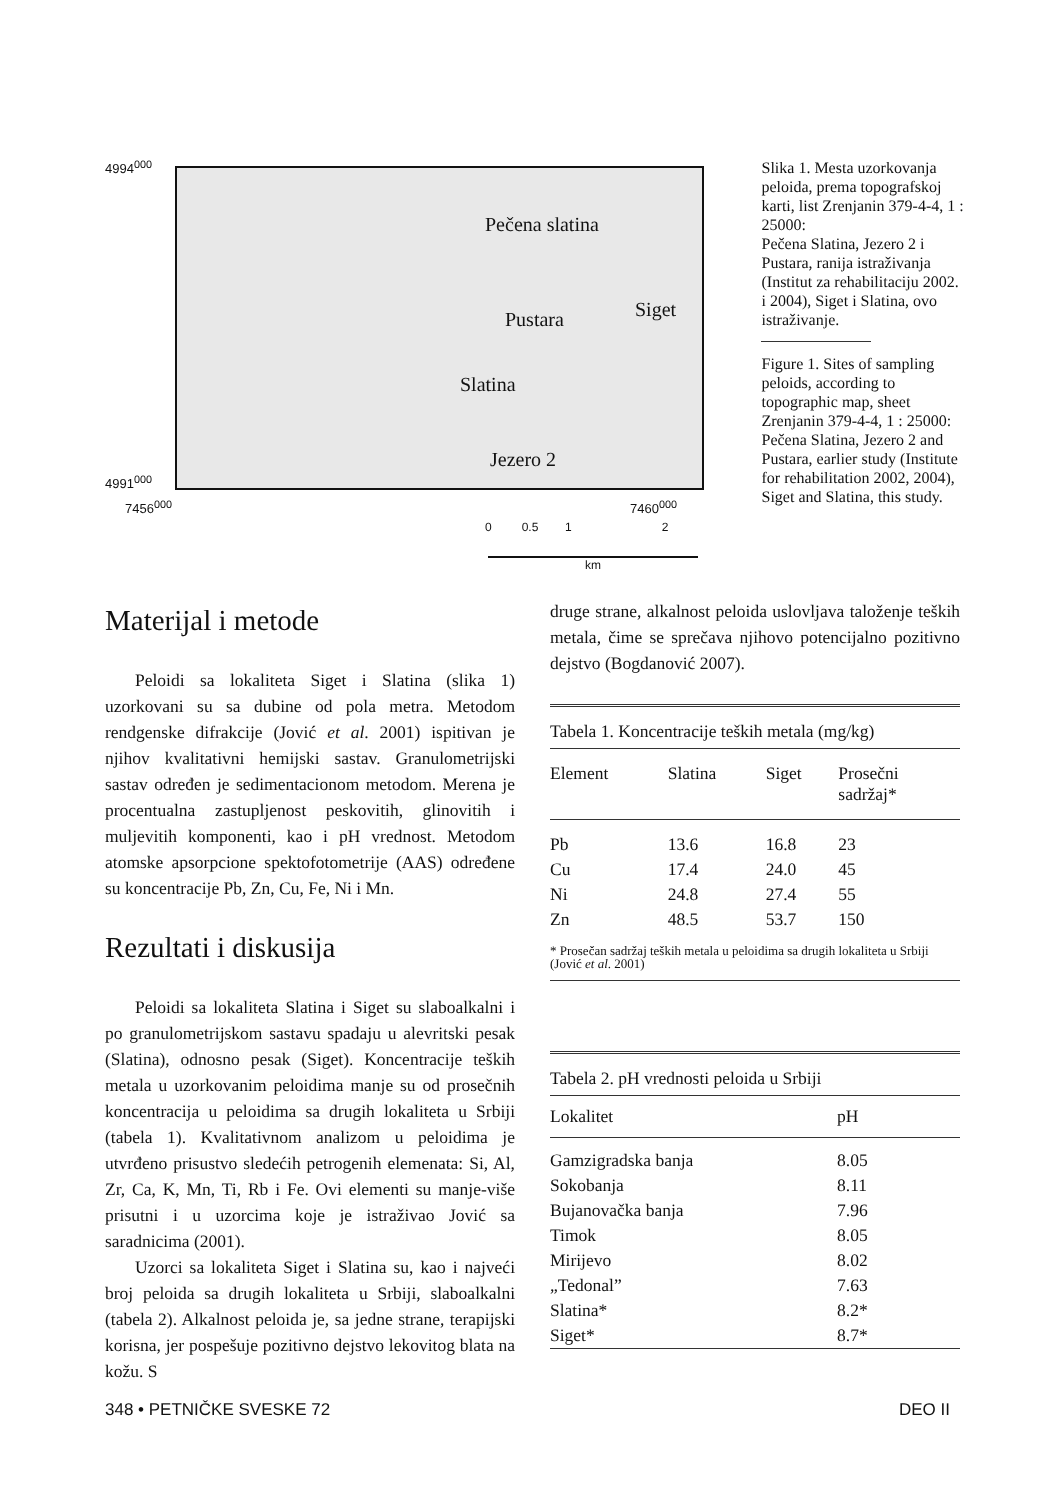4994<sup>000</sup>
4991<sup>000</sup>
Pečena slatina
Pustara Siget
Slatina
Jezero 2
7456<sup>000</sup> 7460<sup>000</sup>
0 0.5 1 2
km
Slika 1. Mesta uzorkovanja peloida, prema topografskoj karti, list Zrenjanin 379-4-4, 1 : 25000:
Pečena Slatina, Jezero 2 i Pustara, ranija istraživanja (Institut za rehabilitaciju 2002. i 2004), Siget i Slatina, ovo istraživanje.
Figure 1. Sites of sampling peloids, according to topographic map, sheet Zrenjanin 379-4-4, 1 : 25000:
Pečena Slatina, Jezero 2 and Pustara, earlier study (Institute for rehabilitation 2002, 2004), Siget and Slatina, this study.
Materijal i metode
Peloidi sa lokaliteta Siget i Slatina (slika 1) uzorkovani su sa dubine od pola metra. Metodom rendgenske difrakcije (Jović et al. 2001) ispitivan je njihov kvalitativni hemijski sastav. Granulometrijski sastav određen je sedimentacionom metodom. Merena je procentualna zastupljenost peskovitih, glinovitih i muljevitih komponenti, kao i pH vrednost. Metodom atomske apsorpcione spektofotometrije (AAS) određene su koncentracije Pb, Zn, Cu, Fe, Ni i Mn.
Rezultati i diskusija
Peloidi sa lokaliteta Slatina i Siget su slaboalkalni i po granulometrijskom sastavu spadaju u alevritski pesak (Slatina), odnosno pesak (Siget). Koncentracije teških metala u uzorkovanim peloidima manje su od prosečnih koncentracija u peloidima sa drugih lokaliteta u Srbiji (tabela 1). Kvalitativnom analizom u peloidima je utvrđeno prisustvo sledećih petrogenih elemenata: Si, Al, Zr, Ca, K, Mn, Ti, Rb i Fe. Ovi elementi su manje-više prisutni i u uzorcima koje je istraživao Jović sa saradnicima (2001).
Uzorci sa lokaliteta Siget i Slatina su, kao i najveći broj peloida sa drugih lokaliteta u Srbiji, slaboalkalni (tabela 2). Alkalnost peloida je, sa jedne strane, terapijski korisna, jer pospešuje pozitivno dejstvo lekovitog blata na kožu. S
druge strane, alkalnost peloida uslovljava taloženje teških metala, čime se sprečava njihovo potencijalno pozitivno dejstvo (Bogdanović 2007).
Tabela 1. Koncentracije teških metala (mg/kg)
| Element | Slatina | Siget | Prosečni sadržaj* |
| --- | --- | --- | --- |
| Pb | 13.6 | 16.8 | 23 |
| Cu | 17.4 | 24.0 | 45 |
| Ni | 24.8 | 27.4 | 55 |
| Zn | 48.5 | 53.7 | 150 |
* Prosečan sadržaj teških metala u peloidima sa drugih lokaliteta u Srbiji (Jović et al. 2001)
Tabela 2. pH vrednosti peloida u Srbiji
| Lokalitet | pH |
| --- | --- |
| Gamzigradska banja | 8.05 |
| Sokobanja | 8.11 |
| Bujanovačka banja | 7.96 |
| Timok | 8.05 |
| Mirijevo | 8.02 |
| „Tedonal” | 7.63 |
| Slatina* | 8.2* |
| Siget* | 8.7* |
348 • PETNIČKE SVESKE 72 DEO II